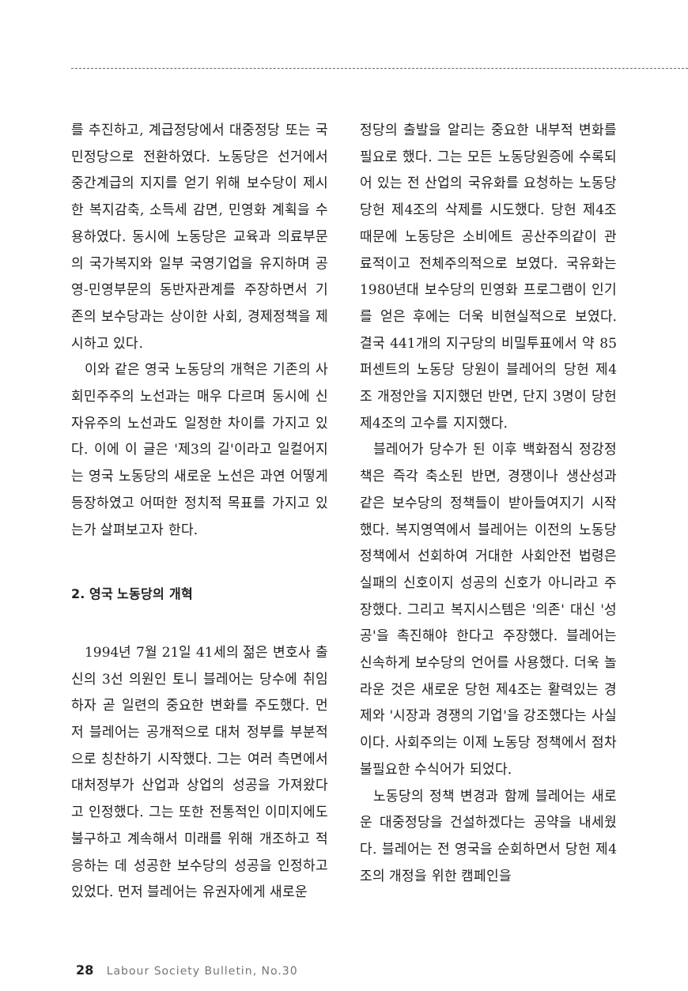를 추진하고, 계급정당에서 대중정당 또는 국민정당으로 전환하였다. 노동당은 선거에서 중간계급의 지지를 얻기 위해 보수당이 제시한 복지감축, 소득세 감면, 민영화 계획을 수용하였다. 동시에 노동당은 교육과 의료부문의 국가복지와 일부 국영기업을 유지하며 공영-민영부문의 동반자관계를 주장하면서 기존의 보수당과는 상이한 사회, 경제정책을 제시하고 있다.
이와 같은 영국 노동당의 개혁은 기존의 사회민주주의 노선과는 매우 다르며 동시에 신자유주의 노선과도 일정한 차이를 가지고 있다. 이에 이 글은 '제3의 길'이라고 일컬어지는 영국 노동당의 새로운 노선은 과연 어떻게 등장하였고 어떠한 정치적 목표를 가지고 있는가 살펴보고자 한다.
2. 영국 노동당의 개혁
1994년 7월 21일 41세의 젊은 변호사 출신의 3선 의원인 토니 블레어는 당수에 취임하자 곧 일련의 중요한 변화를 주도했다. 먼저 블레어는 공개적으로 대처 정부를 부분적으로 칭찬하기 시작했다. 그는 여러 측면에서 대처정부가 산업과 상업의 성공을 가져왔다고 인정했다. 그는 또한 전통적인 이미지에도 불구하고 계속해서 미래를 위해 개조하고 적응하는 데 성공한 보수당의 성공을 인정하고 있었다. 먼저 블레어는 유권자에게 새로운
정당의 출발을 알리는 중요한 내부적 변화를 필요로 했다. 그는 모든 노동당원증에 수록되어 있는 전 산업의 국유화를 요청하는 노동당 당헌 제4조의 삭제를 시도했다. 당헌 제4조 때문에 노동당은 소비에트 공산주의같이 관료적이고 전체주의적으로 보였다. 국유화는 1980년대 보수당의 민영화 프로그램이 인기를 얻은 후에는 더욱 비현실적으로 보였다. 결국 441개의 지구당의 비밀투표에서 약 85퍼센트의 노동당 당원이 블레어의 당헌 제4조 개정안을 지지했던 반면, 단지 3명이 당헌 제4조의 고수를 지지했다.
블레어가 당수가 된 이후 백화점식 정강정책은 즉각 축소된 반면, 경쟁이나 생산성과 같은 보수당의 정책들이 받아들여지기 시작했다. 복지영역에서 블레어는 이전의 노동당 정책에서 선회하여 거대한 사회안전 법령은 실패의 신호이지 성공의 신호가 아니라고 주장했다. 그리고 복지시스템은 '의존' 대신 '성공'을 촉진해야 한다고 주장했다. 블레어는 신속하게 보수당의 언어를 사용했다. 더욱 놀라운 것은 새로운 당헌 제4조는 활력있는 경제와 '시장과 경쟁의 기업'을 강조했다는 사실이다. 사회주의는 이제 노동당 정책에서 점차 불필요한 수식어가 되었다.
노동당의 정책 변경과 함께 블레어는 새로운 대중정당을 건설하겠다는 공약을 내세웠다. 블레어는 전 영국을 순회하면서 당헌 제4조의 개정을 위한 캠페인을
28 Labour Society Bulletin, No.30